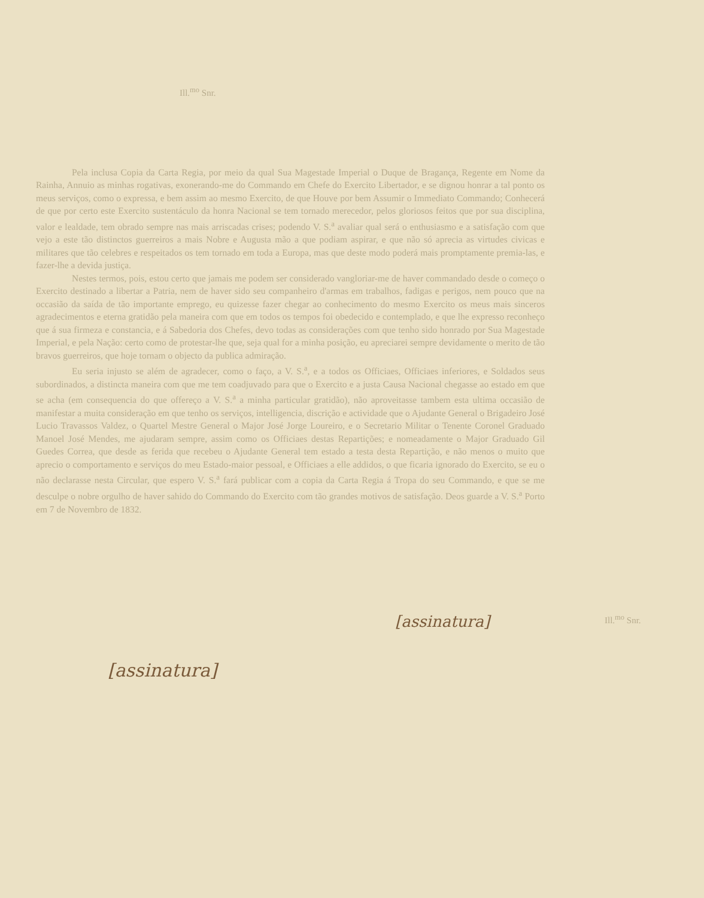Ill.<sup>mo</sup> Snr.
Pela inclusa Copia da Carta Regia, por meio da qual Sua Magestade Imperial o Duque de Bragança, Regente em Nome da Rainha, Annuio as minhas rogativas, exonerando-me do Commando em Chefe do Exercito Libertador, e se dignou honrar a tal ponto os meus serviços, como o expressa, e bem assim ao mesmo Exercito, de que Houve por bem Assumir o Immediato Commando; Conhecerá de que por certo este Exercito sustentáculo da honra Nacional se tem tornado merecedor, pelos gloriosos feitos que por sua disciplina, valor e lealdade, tem obrado sempre nas mais arriscadas crises; podendo V. S.<sup>a</sup> avaliar qual será o enthusiasmo e a satisfação com que vejo a este tão distinctos guerreiros a mais Nobre e Augusta mão a que podiam aspirar, e que não só aprecia as virtudes civicas e militares que tão celebres e respeitados os tem tornado em toda a Europa, mas que deste modo poderá mais promptamente premia-las, e fazer-lhe a devida justiça.
Nestes termos, pois, estou certo que jamais me podem ser considerado vangloriar-me de haver commandado desde o começo o Exercito destinado a libertar a Patria, nem de haver sido seu companheiro d'armas em trabalhos, fadigas e perigos, nem pouco que na occasião da saída de tão importante emprego, eu quizesse fazer chegar ao conhecimento do mesmo Exercito os meus mais sinceros agradecimentos e eterna gratidão pela maneira com que em todos os tempos foi obedecido e contemplado, e que lhe expresso reconheço que á sua firmeza e constancia, e á Sabedoria dos Chefes, devo todas as considerações com que tenho sido honrado por Sua Magestade Imperial, e pela Nação: certo como de protestar-lhe que, seja qual for a minha posição, eu apreciarei sempre devidamente o merito de tão bravos guerreiros, que hoje tornam o objecto da publica admiração.
Eu seria injusto se além de agradecer, como o faço, a V. S.<sup>a</sup>, e a todos os Officiaes, Officiaes inferiores, e Soldados seus subordinados, a distincta maneira com que me tem coadjuvado para que o Exercito e a justa Causa Nacional chegasse ao estado em que se acha (em consequencia do que offereço a V. S.<sup>a</sup> a minha particular gratidão), não aproveitasse tambem esta ultima occasião de manifestar a muita consideração em que tenho os serviços, intelligencia, discrição e actividade que o Ajudante General o Brigadeiro José Lucio Travassos Valdez, o Quartel Mestre General o Major José Jorge Loureiro, e o Secretario Militar o Tenente Coronel Graduado Manoel José Mendes, me ajudaram sempre, assim como os Officiaes destas Repartições; e nomeadamente o Major Graduado Gil Guedes Correa, que desde as ferida que recebeu o Ajudante General tem estado a testa desta Repartição, e não menos o muito que aprecio o comportamento e serviços do meu Estado-maior pessoal, e Officiaes a elle addidos, o que ficaria ignorado do Exercito, se eu o não declarasse nesta Circular, que espero V. S.<sup>a</sup> fará publicar com a copia da Carta Regia á Tropa do seu Commando, e que se me desculpe o nobre orgulho de haver sahido do Commando do Exercito com tão grandes motivos de satisfação. Deos guarde a V. S.<sup>a</sup> Porto em 7 de Novembro de 1832.
Ill.<sup>mo</sup> Snr.
[assinatura]
[assinatura]